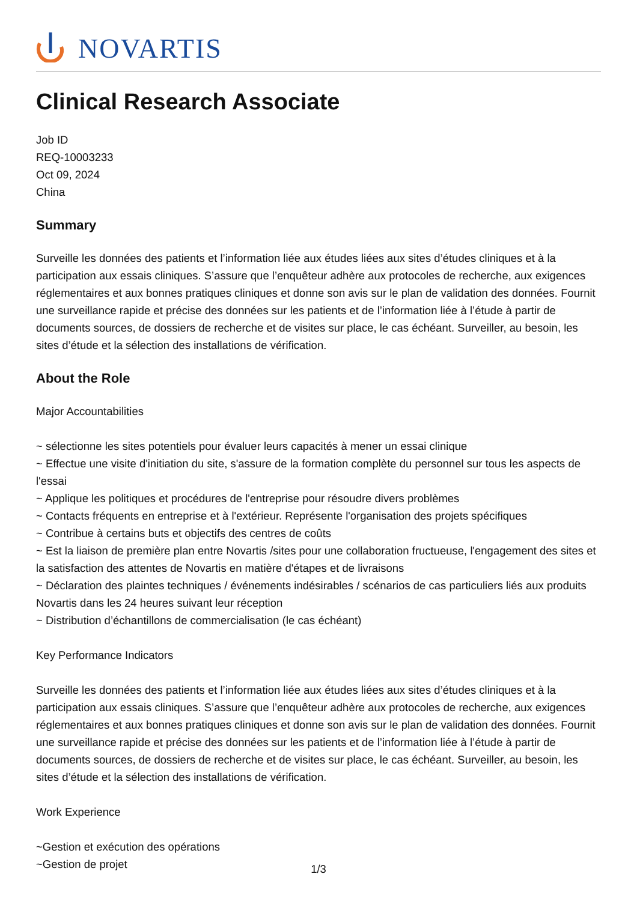NOVARTIS
Clinical Research Associate
Job ID
REQ-10003233
Oct 09, 2024
China
Summary
Surveille les données des patients et l’information liée aux études liées aux sites d’études cliniques et à la participation aux essais cliniques. S’assure que l’enquêteur adhère aux protocoles de recherche, aux exigences réglementaires et aux bonnes pratiques cliniques et donne son avis sur le plan de validation des données. Fournit une surveillance rapide et précise des données sur les patients et de l’information liée à l’étude à partir de documents sources, de dossiers de recherche et de visites sur place, le cas échéant. Surveiller, au besoin, les sites d’étude et la sélection des installations de vérification.
About the Role
Major Accountabilities
~ sélectionne les sites potentiels pour évaluer leurs capacités à mener un essai clinique
~ Effectue une visite d'initiation du site, s'assure de la formation complète du personnel sur tous les aspects de l'essai
~ Applique les politiques et procédures de l'entreprise pour résoudre divers problèmes
~ Contacts fréquents en entreprise et à l'extérieur. Représente l'organisation des projets spécifiques
~ Contribue à certains buts et objectifs des centres de coûts
~ Est la liaison de première plan entre Novartis /sites pour une collaboration fructueuse, l'engagement des sites et la satisfaction des attentes de Novartis en matière d'étapes et de livraisons
~ Déclaration des plaintes techniques / événements indésirables / scénarios de cas particuliers liés aux produits Novartis dans les 24 heures suivant leur réception
~ Distribution d’échantillons de commercialisation (le cas échéant)
Key Performance Indicators
Surveille les données des patients et l’information liée aux études liées aux sites d’études cliniques et à la participation aux essais cliniques. S’assure que l’enquêteur adhère aux protocoles de recherche, aux exigences réglementaires et aux bonnes pratiques cliniques et donne son avis sur le plan de validation des données. Fournit une surveillance rapide et précise des données sur les patients et de l’information liée à l’étude à partir de documents sources, de dossiers de recherche et de visites sur place, le cas échéant. Surveiller, au besoin, les sites d’étude et la sélection des installations de vérification.
Work Experience
~Gestion et exécution des opérations
~Gestion de projet
1/3